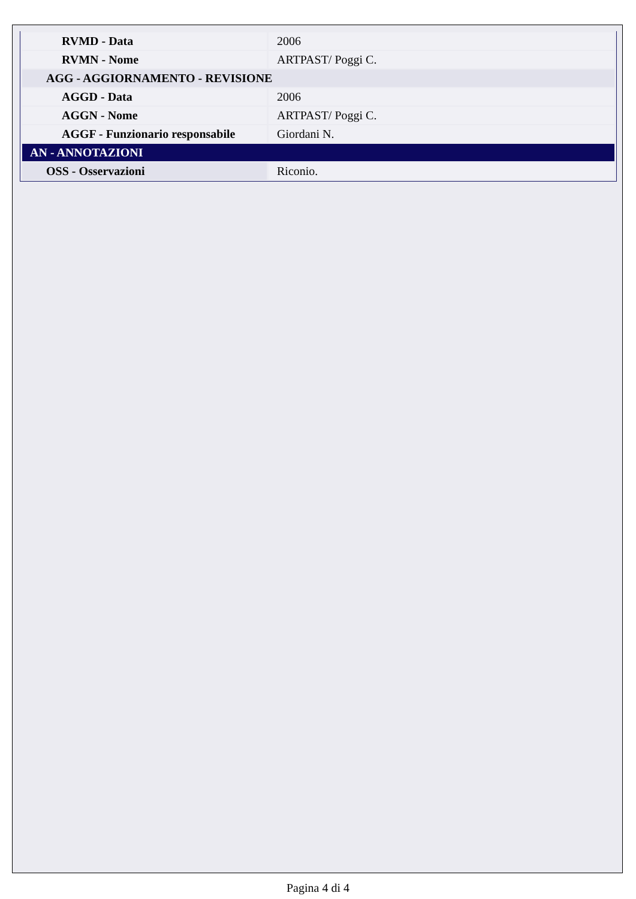| RVMD - Data | 2006 |
| RVMN - Nome | ARTPAST/ Poggi C. |
| AGG - AGGIORNAMENTO - REVISIONE | |
| AGGD - Data | 2006 |
| AGGN - Nome | ARTPAST/ Poggi C. |
| AGGF - Funzionario responsabile | Giordani N. |
| AN - ANNOTAZIONI | |
| OSS - Osservazioni | Riconio. |
Pagina 4 di 4